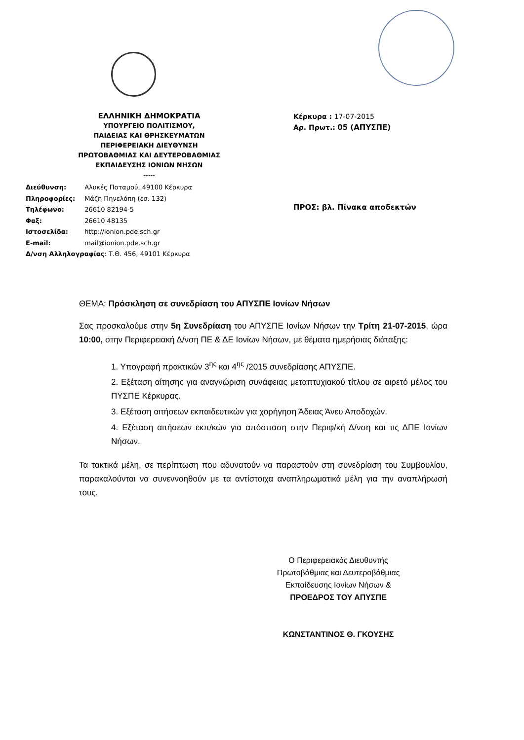ΕΛΛΗΝΙΚΗ ΔΗΜΟΚΡΑΤΙΑ
ΥΠΟΥΡΓΕΙΟ ΠΟΛΙΤΙΣΜΟΥ,
ΠΑΙΔΕΙΑΣ ΚΑΙ ΘΡΗΣΚΕΥΜΑΤΩΝ
ΠΕΡΙΦΕΡΕΙΑΚΗ ΔΙΕΥΘΥΝΣΗ
ΠΡΩΤΟΒΑΘΜΙΑΣ ΚΑΙ ΔΕΥΤΕΡΟΒΑΘΜΙΑΣ
ΕΚΠΑΙΔΕΥΣΗΣ ΙΟΝΙΩΝ ΝΗΣΩΝ
-----
Διεύθυνση: Αλυκές Ποταμού, 49100 Κέρκυρα
Πληροφορίες: Μάζη Πηνελόπη (εσ. 132)
Τηλέφωνο: 26610 82194-5
Φαξ: 26610 48135
Ιστοσελίδα: http://ionion.pde.sch.gr
E-mail: mail@ionion.pde.sch.gr
Δ/νση Αλληλογραφίας: Τ.Θ. 456, 49101 Κέρκυρα
Κέρκυρα : 17-07-2015
Αρ. Πρωτ.: 05 (ΑΠΥΣΠΕ)
ΠΡΟΣ: βλ. Πίνακα αποδεκτών
ΘΕΜΑ: Πρόσκληση σε συνεδρίαση του ΑΠΥΣΠΕ Ιονίων Νήσων
Σας προσκαλούμε στην 5η Συνεδρίαση του ΑΠΥΣΠΕ Ιονίων Νήσων την Τρίτη 21-07-2015, ώρα 10:00, στην Περιφερειακή Δ/νση ΠΕ & ΔΕ Ιονίων Νήσων, με θέματα ημερήσιας διάταξης:
1. Υπογραφή πρακτικών 3<sup>ης</sup> και 4<sup>ης</sup> /2015 συνεδρίασης ΑΠΥΣΠΕ.
2. Εξέταση αίτησης για αναγνώριση συνάφειας μεταπτυχιακού τίτλου σε αιρετό μέλος του ΠΥΣΠΕ Κέρκυρας.
3. Εξέταση αιτήσεων εκπαιδευτικών για χορήγηση Άδειας Άνευ Αποδοχών.
4. Εξέταση αιτήσεων εκπ/κών για απόσπαση στην Περιφ/κή Δ/νση και τις ΔΠΕ Ιονίων Νήσων.
Τα τακτικά μέλη, σε περίπτωση που αδυνατούν να παραστούν στη συνεδρίαση του Συμβουλίου, παρακαλούνται να συνεννοηθούν με τα αντίστοιχα αναπληρωματικά μέλη για την αναπλήρωσή τους.
Ο Περιφερειακός Διευθυντής
Πρωτοβάθμιας και Δευτεροβάθμιας
Εκπαίδευσης Ιονίων Νήσων &
ΠΡΟΕΔΡΟΣ ΤΟΥ ΑΠΥΣΠΕ
ΚΩΝΣΤΑΝΤΙΝΟΣ Θ. ΓΚΟΥΣΗΣ